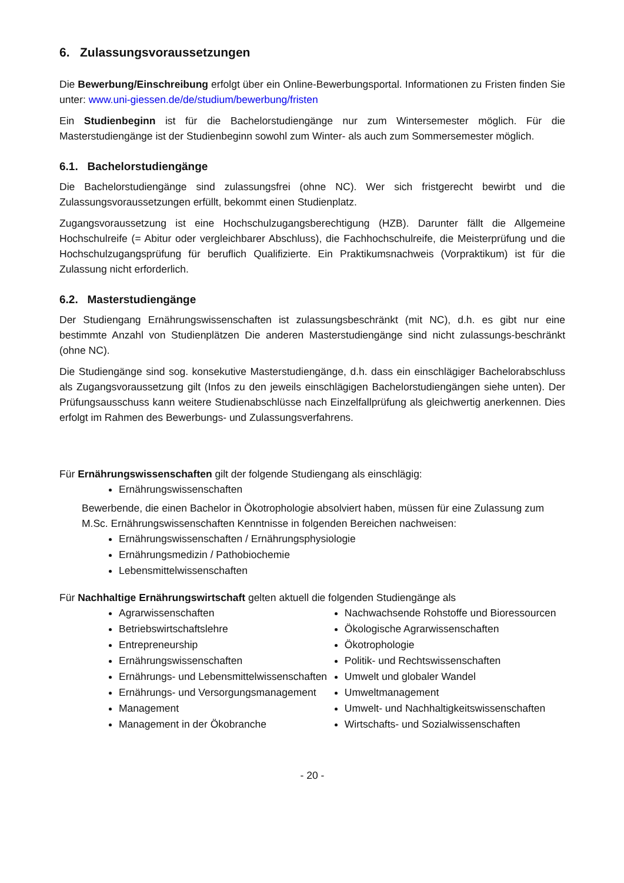6. Zulassungsvoraussetzungen
Die Bewerbung/Einschreibung erfolgt über ein Online-Bewerbungsportal. Informationen zu Fristen finden Sie unter: www.uni-giessen.de/de/studium/bewerbung/fristen
Ein Studienbeginn ist für die Bachelorstudiengänge nur zum Wintersemester möglich. Für die Masterstudiengänge ist der Studienbeginn sowohl zum Winter- als auch zum Sommersemester möglich.
6.1. Bachelorstudiengänge
Die Bachelorstudiengänge sind zulassungsfrei (ohne NC). Wer sich fristgerecht bewirbt und die Zulassungsvoraussetzungen erfüllt, bekommt einen Studienplatz.
Zugangsvoraussetzung ist eine Hochschulzugangsberechtigung (HZB). Darunter fällt die Allgemeine Hochschulreife (= Abitur oder vergleichbarer Abschluss), die Fachhochschulreife, die Meisterprüfung und die Hochschulzugangsprüfung für beruflich Qualifizierte. Ein Praktikumsnachweis (Vorpraktikum) ist für die Zulassung nicht erforderlich.
6.2. Masterstudiengänge
Der Studiengang Ernährungswissenschaften ist zulassungsbeschränkt (mit NC), d.h. es gibt nur eine bestimmte Anzahl von Studienplätzen Die anderen Masterstudiengänge sind nicht zulassungs-beschränkt (ohne NC).
Die Studiengänge sind sog. konsekutive Masterstudiengänge, d.h. dass ein einschlägiger Bachelorabschluss als Zugangsvoraussetzung gilt (Infos zu den jeweils einschlägigen Bachelorstudiengängen siehe unten). Der Prüfungsausschuss kann weitere Studienabschlüsse nach Einzelfallprüfung als gleichwertig anerkennen. Dies erfolgt im Rahmen des Bewerbungs- und Zulassungsverfahrens.
Für Ernährungswissenschaften gilt der folgende Studiengang als einschlägig:
Ernährungswissenschaften
Bewerbende, die einen Bachelor in Ökotrophologie absolviert haben, müssen für eine Zulassung zum M.Sc. Ernährungswissenschaften Kenntnisse in folgenden Bereichen nachweisen:
Ernährungswissenschaften / Ernährungsphysiologie
Ernährungsmedizin / Pathobiochemie
Lebensmittelwissenschaften
Für Nachhaltige Ernährungswirtschaft gelten aktuell die folgenden Studiengänge als
Agrarwissenschaften
Betriebswirtschaftslehre
Entrepreneurship
Ernährungswissenschaften
Ernährungs- und Lebensmittelwissenschaften
Ernährungs- und Versorgungsmanagement
Management
Management in der Ökobranche
Nachwachsende Rohstoffe und Bioressourcen
Ökologische Agrarwissenschaften
Ökotrophologie
Politik- und Rechtswissenschaften
Umwelt und globaler Wandel
Umweltmanagement
Umwelt- und Nachhaltigkeitswissenschaften
Wirtschafts- und Sozialwissenschaften
- 20 -